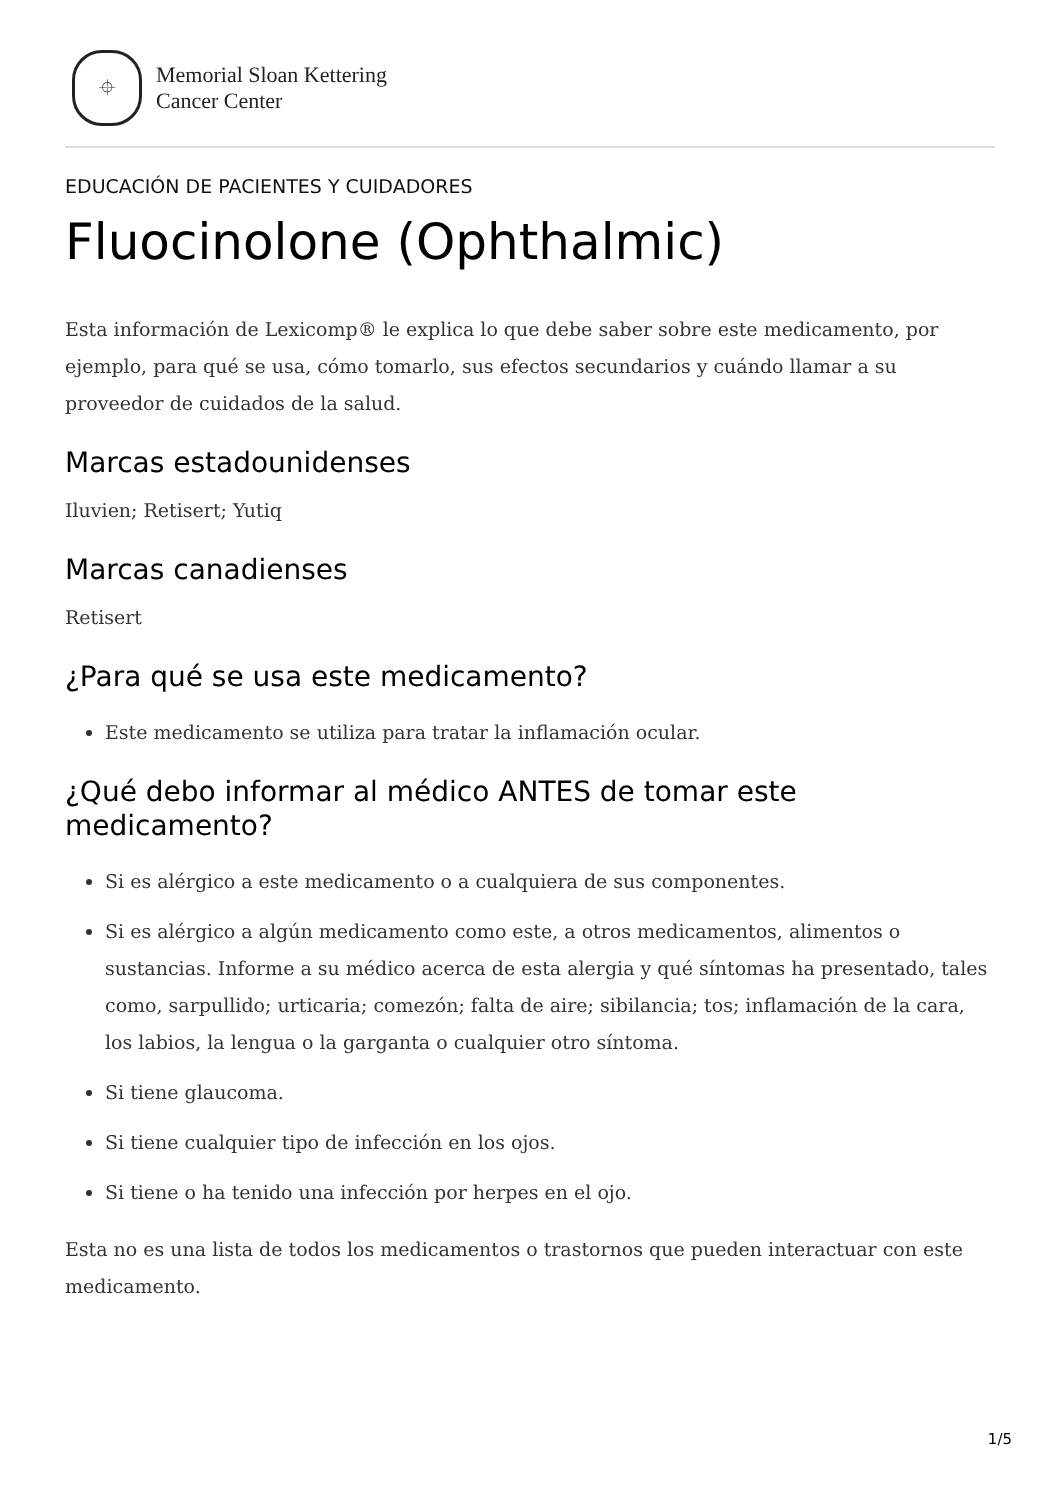⌖
Memorial Sloan Kettering
Cancer Center
EDUCACIÓN DE PACIENTES Y CUIDADORES
Fluocinolone (Ophthalmic)
Esta información de Lexicomp® le explica lo que debe saber sobre este medicamento, por ejemplo, para qué se usa, cómo tomarlo, sus efectos secundarios y cuándo llamar a su proveedor de cuidados de la salud.
Marcas estadounidenses
Iluvien; Retisert; Yutiq
Marcas canadienses
Retisert
¿Para qué se usa este medicamento?
Este medicamento se utiliza para tratar la inflamación ocular.
¿Qué debo informar al médico ANTES de tomar este medicamento?
Si es alérgico a este medicamento o a cualquiera de sus componentes.
Si es alérgico a algún medicamento como este, a otros medicamentos, alimentos o sustancias. Informe a su médico acerca de esta alergia y qué síntomas ha presentado, tales como, sarpullido; urticaria; comezón; falta de aire; sibilancia; tos; inflamación de la cara, los labios, la lengua o la garganta o cualquier otro síntoma.
Si tiene glaucoma.
Si tiene cualquier tipo de infección en los ojos.
Si tiene o ha tenido una infección por herpes en el ojo.
Esta no es una lista de todos los medicamentos o trastornos que pueden interactuar con este medicamento.
1/5